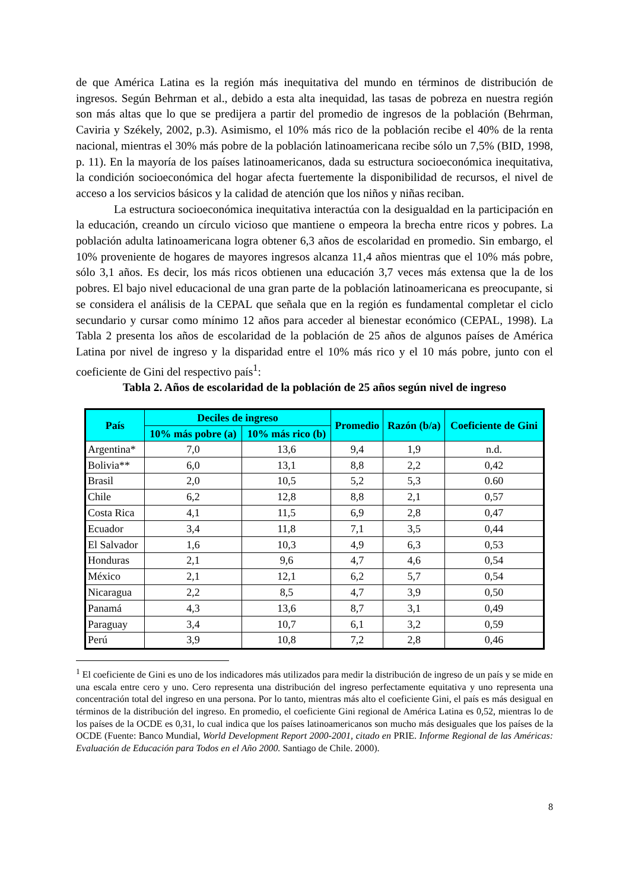de que América Latina es la región más inequitativa del mundo en términos de distribución de ingresos. Según Behrman et al., debido a esta alta inequidad, las tasas de pobreza en nuestra región son más altas que lo que se predijera a partir del promedio de ingresos de la población (Behrman, Caviria y Székely, 2002, p.3). Asimismo, el 10% más rico de la población recibe el 40% de la renta nacional, mientras el 30% más pobre de la población latinoamericana recibe sólo un 7,5% (BID, 1998, p. 11). En la mayoría de los países latinoamericanos, dada su estructura socioeconómica inequitativa, la condición socioeconómica del hogar afecta fuertemente la disponibilidad de recursos, el nivel de acceso a los servicios básicos y la calidad de atención que los niños y niñas reciban.
La estructura socioeconómica inequitativa interactúa con la desigualdad en la participación en la educación, creando un círculo vicioso que mantiene o empeora la brecha entre ricos y pobres. La población adulta latinoamericana logra obtener 6,3 años de escolaridad en promedio. Sin embargo, el 10% proveniente de hogares de mayores ingresos alcanza 11,4 años mientras que el 10% más pobre, sólo 3,1 años. Es decir, los más ricos obtienen una educación 3,7 veces más extensa que la de los pobres. El bajo nivel educacional de una gran parte de la población latinoamericana es preocupante, si se considera el análisis de la CEPAL que señala que en la región es fundamental completar el ciclo secundario y cursar como mínimo 12 años para acceder al bienestar económico (CEPAL, 1998). La Tabla 2 presenta los años de escolaridad de la población de 25 años de algunos países de América Latina por nivel de ingreso y la disparidad entre el 10% más rico y el 10 más pobre, junto con el coeficiente de Gini del respectivo país<sup>1</sup>:
Tabla 2. Años de escolaridad de la población de 25 años según nivel de ingreso
| País | Deciles de ingreso | | Promedio | Razón (b/a) | Coeficiente de Gini |
| --- | --- | --- | --- | --- | --- |
| | 10% más pobre (a) | 10% más rico (b) | | | |
| Argentina* | 7,0 | 13,6 | 9,4 | 1,9 | n.d. |
| Bolivia** | 6,0 | 13,1 | 8,8 | 2,2 | 0,42 |
| Brasil | 2,0 | 10,5 | 5,2 | 5,3 | 0.60 |
| Chile | 6,2 | 12,8 | 8,8 | 2,1 | 0,57 |
| Costa Rica | 4,1 | 11,5 | 6,9 | 2,8 | 0,47 |
| Ecuador | 3,4 | 11,8 | 7,1 | 3,5 | 0,44 |
| El Salvador | 1,6 | 10,3 | 4,9 | 6,3 | 0,53 |
| Honduras | 2,1 | 9,6 | 4,7 | 4,6 | 0,54 |
| México | 2,1 | 12,1 | 6,2 | 5,7 | 0,54 |
| Nicaragua | 2,2 | 8,5 | 4,7 | 3,9 | 0,50 |
| Panamá | 4,3 | 13,6 | 8,7 | 3,1 | 0,49 |
| Paraguay | 3,4 | 10,7 | 6,1 | 3,2 | 0,59 |
| Perú | 3,9 | 10,8 | 7,2 | 2,8 | 0,46 |
<sup>1</sup> El coeficiente de Gini es uno de los indicadores más utilizados para medir la distribución de ingreso de un país y se mide en una escala entre cero y uno. Cero representa una distribución del ingreso perfectamente equitativa y uno representa una concentración total del ingreso en una persona. Por lo tanto, mientras más alto el coeficiente Gini, el país es más desigual en términos de la distribución del ingreso. En promedio, el coeficiente Gini regional de América Latina es 0,52, mientras lo de los países de la OCDE es 0,31, lo cual indica que los países latinoamericanos son mucho más desiguales que los países de la OCDE (Fuente: Banco Mundial, World Development Report 2000-2001, citado en PRIE. Informe Regional de las Américas: Evaluación de Educación para Todos en el Año 2000. Santiago de Chile. 2000).
8